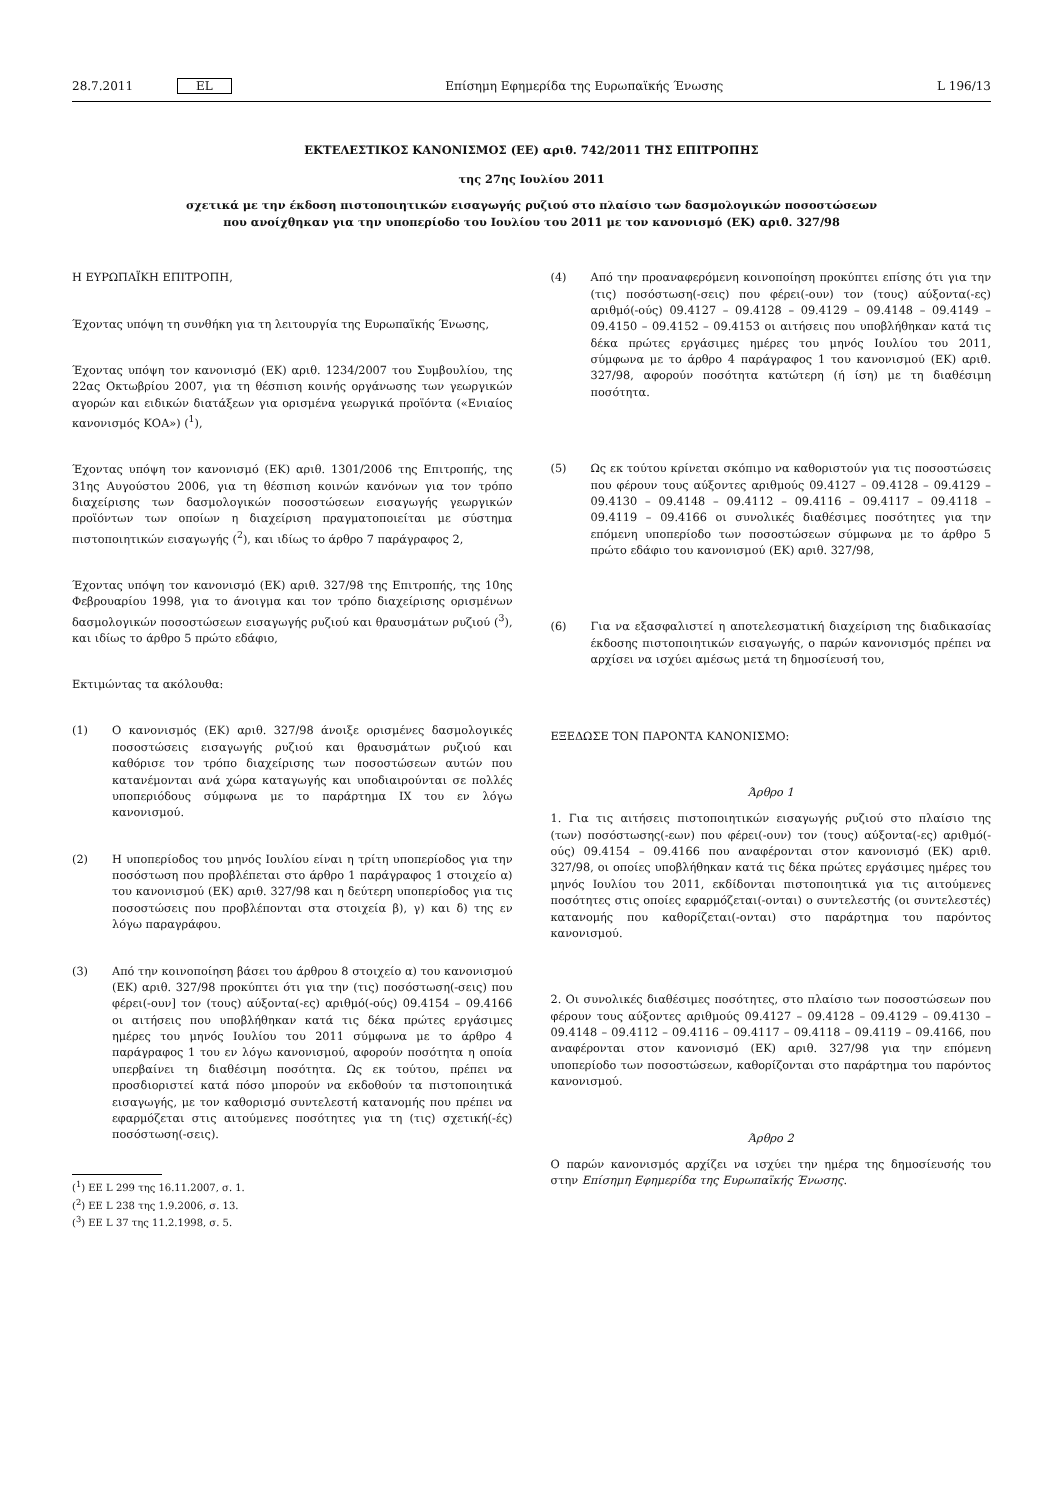28.7.2011 EL Επίσημη Εφημερίδα της Ευρωπαϊκής Ένωσης L 196/13
ΕΚΤΕΛΕΣΤΙΚΟΣ ΚΑΝΟΝΙΣΜΟΣ (ΕΕ) αριθ. 742/2011 ΤΗΣ ΕΠΙΤΡΟΠΗΣ
της 27ης Ιουλίου 2011
σχετικά με την έκδοση πιστοποιητικών εισαγωγής ρυζιού στο πλαίσιο των δασμολογικών ποσοστώσεων
που ανοίχθηκαν για την υποπερίοδο του Ιουλίου του 2011 με τον κανονισμό (ΕΚ) αριθ. 327/98
Η ΕΥΡΩΠΑΪΚΗ ΕΠΙΤΡΟΠΗ,
Έχοντας υπόψη τη συνθήκη για τη λειτουργία της Ευρωπαϊκής Ένωσης,
Έχοντας υπόψη τον κανονισμό (ΕΚ) αριθ. 1234/2007 του Συμβουλίου, της 22ας Οκτωβρίου 2007, για τη θέσπιση κοινής οργάνωσης των γεωργικών αγορών και ειδικών διατάξεων για ορισμένα γεωργικά προϊόντα («Ενιαίος κανονισμός ΚΟΑ») (<sup>1</sup>),
Έχοντας υπόψη τον κανονισμό (ΕΚ) αριθ. 1301/2006 της Επιτροπής, της 31ης Αυγούστου 2006, για τη θέσπιση κοινών κανόνων για τον τρόπο διαχείρισης των δασμολογικών ποσοστώσεων εισαγωγής γεωργικών προϊόντων των οποίων η διαχείριση πραγματοποιείται με σύστημα πιστοποιητικών εισαγωγής (<sup>2</sup>), και ιδίως το άρθρο 7 παράγραφος 2,
Έχοντας υπόψη τον κανονισμό (ΕΚ) αριθ. 327/98 της Επιτροπής, της 10ης Φεβρουαρίου 1998, για το άνοιγμα και τον τρόπο διαχείρισης ορισμένων δασμολογικών ποσοστώσεων εισαγωγής ρυζιού και θραυσμάτων ρυζιού (<sup>3</sup>), και ιδίως το άρθρο 5 πρώτο εδάφιο,
Εκτιμώντας τα ακόλουθα:
(1) Ο κανονισμός (ΕΚ) αριθ. 327/98 άνοιξε ορισμένες δασμολογικές ποσοστώσεις εισαγωγής ρυζιού και θραυσμάτων ρυζιού και καθόρισε τον τρόπο διαχείρισης των ποσοστώσεων αυτών που κατανέμονται ανά χώρα καταγωγής και υποδιαιρούνται σε πολλές υποπεριόδους σύμφωνα με το παράρτημα IX του εν λόγω κανονισμού.
(2) Η υποπερίοδος του μηνός Ιουλίου είναι η τρίτη υποπερίοδος για την ποσόστωση που προβλέπεται στο άρθρο 1 παράγραφος 1 στοιχείο α) του κανονισμού (ΕΚ) αριθ. 327/98 και η δεύτερη υποπερίοδος για τις ποσοστώσεις που προβλέπονται στα στοιχεία β), γ) και δ) της εν λόγω παραγράφου.
(3) Από την κοινοποίηση βάσει του άρθρου 8 στοιχείο α) του κανονισμού (ΕΚ) αριθ. 327/98 προκύπτει ότι για την (τις) ποσόστωση(-σεις) που φέρει(-ουν] τον (τους) αύξοντα(-ες) αριθμό(-ούς) 09.4154 – 09.4166 οι αιτήσεις που υποβλήθηκαν κατά τις δέκα πρώτες εργάσιμες ημέρες του μηνός Ιουλίου του 2011 σύμφωνα με το άρθρο 4 παράγραφος 1 του εν λόγω κανονισμού, αφορούν ποσότητα η οποία υπερβαίνει τη διαθέσιμη ποσότητα. Ως εκ τούτου, πρέπει να προσδιοριστεί κατά πόσο μπορούν να εκδοθούν τα πιστοποιητικά εισαγωγής, με τον καθορισμό συντελεστή κατανομής που πρέπει να εφαρμόζεται στις αιτούμενες ποσότητες για τη (τις) σχετική(-ές) ποσόστωση(-σεις).
(<sup>1</sup>) ΕΕ L 299 της 16.11.2007, σ. 1.
(<sup>2</sup>) ΕΕ L 238 της 1.9.2006, σ. 13.
(<sup>3</sup>) ΕΕ L 37 της 11.2.1998, σ. 5.
(4) Από την προαναφερόμενη κοινοποίηση προκύπτει επίσης ότι για την (τις) ποσόστωση(-σεις) που φέρει(-ουν) τον (τους) αύξοντα(-ες) αριθμό(-ούς) 09.4127 – 09.4128 – 09.4129 – 09.4148 – 09.4149 – 09.4150 – 09.4152 – 09.4153 οι αιτήσεις που υποβλήθηκαν κατά τις δέκα πρώτες εργάσιμες ημέρες του μηνός Ιουλίου του 2011, σύμφωνα με το άρθρο 4 παράγραφος 1 του κανονισμού (ΕΚ) αριθ. 327/98, αφορούν ποσότητα κατώτερη (ή ίση) με τη διαθέσιμη ποσότητα.
(5) Ως εκ τούτου κρίνεται σκόπιμο να καθοριστούν για τις ποσοστώσεις που φέρουν τους αύξοντες αριθμούς 09.4127 – 09.4128 – 09.4129 – 09.4130 – 09.4148 – 09.4112 – 09.4116 – 09.4117 – 09.4118 – 09.4119 – 09.4166 οι συνολικές διαθέσιμες ποσότητες για την επόμενη υποπερίοδο των ποσοστώσεων σύμφωνα με το άρθρο 5 πρώτο εδάφιο του κανονισμού (ΕΚ) αριθ. 327/98,
(6) Για να εξασφαλιστεί η αποτελεσματική διαχείριση της διαδικασίας έκδοσης πιστοποιητικών εισαγωγής, ο παρών κανονισμός πρέπει να αρχίσει να ισχύει αμέσως μετά τη δημοσίευσή του,
ΕΞΕΔΩΣΕ ΤΟΝ ΠΑΡΟΝΤΑ ΚΑΝΟΝΙΣΜΟ:
Άρθρο 1
1. Για τις αιτήσεις πιστοποιητικών εισαγωγής ρυζιού στο πλαίσιο της (των) ποσόστωσης(-εων) που φέρει(-ουν) τον (τους) αύξοντα(-ες) αριθμό(-ούς) 09.4154 – 09.4166 που αναφέρονται στον κανονισμό (ΕΚ) αριθ. 327/98, οι οποίες υποβλήθηκαν κατά τις δέκα πρώτες εργάσιμες ημέρες του μηνός Ιουλίου του 2011, εκδίδονται πιστοποιητικά για τις αιτούμενες ποσότητες στις οποίες εφαρμόζεται(-ονται) ο συντελεστής (οι συντελεστές) κατανομής που καθορίζεται(-ονται) στο παράρτημα του παρόντος κανονισμού.
2. Οι συνολικές διαθέσιμες ποσότητες, στο πλαίσιο των ποσοστώσεων που φέρουν τους αύξοντες αριθμούς 09.4127 – 09.4128 – 09.4129 – 09.4130 – 09.4148 – 09.4112 – 09.4116 – 09.4117 – 09.4118 – 09.4119 – 09.4166, που αναφέρονται στον κανονισμό (ΕΚ) αριθ. 327/98 για την επόμενη υποπερίοδο των ποσοστώσεων, καθορίζονται στο παράρτημα του παρόντος κανονισμού.
Άρθρο 2
Ο παρών κανονισμός αρχίζει να ισχύει την ημέρα της δημοσίευσής του στην Επίσημη Εφημερίδα της Ευρωπαϊκής Ένωσης.